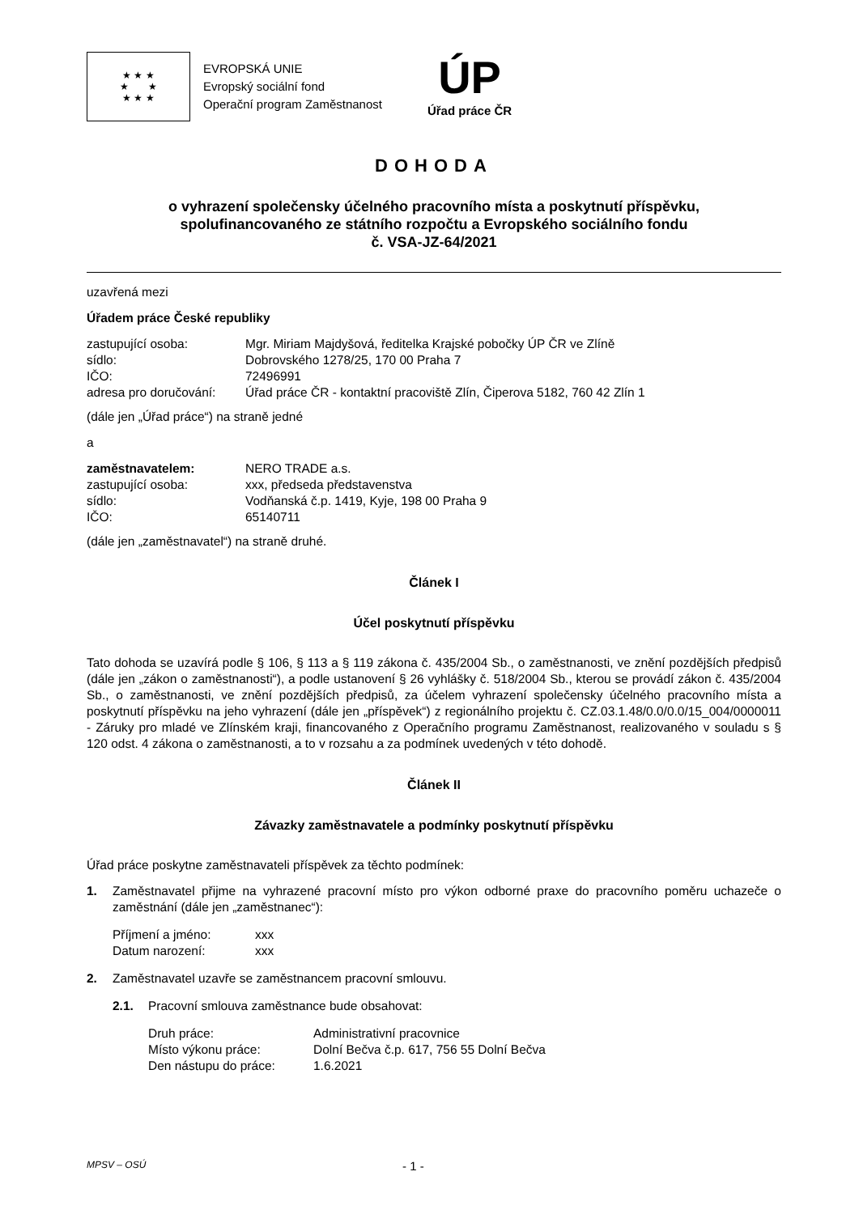★ ★ ★
★ ★
★ ★ ★
EVROPSKÁ UNIE
Evropský sociální fond
Operační program Zaměstnanost
ÚP
Úřad práce ČR
DOHODA
o vyhrazení společensky účelného pracovního místa a poskytnutí příspěvku,
spolufinancovaného ze státního rozpočtu a Evropského sociálního fondu
č. VSA-JZ-64/2021
uzavřená mezi
Úřadem práce České republiky
zastupující osoba: Mgr. Miriam Majdyšová, ředitelka Krajské pobočky ÚP ČR ve Zlíně
sídlo: Dobrovského 1278/25, 170 00 Praha 7
IČO: 72496991
adresa pro doručování: Úřad práce ČR - kontaktní pracoviště Zlín, Čiperova 5182, 760 42 Zlín 1
(dále jen „Úřad práce“) na straně jedné
a
zaměstnavatelem: NERO TRADE a.s.
zastupující osoba: xxx, předseda představenstva
sídlo: Vodňanská č.p. 1419, Kyje, 198 00 Praha 9
IČO: 65140711
(dále jen „zaměstnavatel“) na straně druhé.
Článek I
Účel poskytnutí příspěvku
Tato dohoda se uzavírá podle § 106, § 113 a § 119 zákona č. 435/2004 Sb., o zaměstnanosti, ve znění pozdějších předpisů (dále jen „zákon o zaměstnanosti“), a podle ustanovení § 26 vyhlášky č. 518/2004 Sb., kterou se provádí zákon č. 435/2004 Sb., o zaměstnanosti, ve znění pozdějších předpisů, za účelem vyhrazení společensky účelného pracovního místa a poskytnutí příspěvku na jeho vyhrazení (dále jen „příspěvek“) z regionálního projektu č. CZ.03.1.48/0.0/0.0/15_004/0000011 - Záruky pro mladé ve Zlínském kraji, financovaného z Operačního programu Zaměstnanost, realizovaného v souladu s § 120 odst. 4 zákona o zaměstnanosti, a to v rozsahu a za podmínek uvedených v této dohodě.
Článek II
Závazky zaměstnavatele a podmínky poskytnutí příspěvku
Úřad práce poskytne zaměstnavateli příspěvek za těchto podmínek:
1. Zaměstnavatel přijme na vyhrazené pracovní místo pro výkon odborné praxe do pracovního poměru uchazeče o zaměstnání (dále jen „zaměstnanec“):
Příjmení a jméno: xxx
Datum narození: xxx
2. Zaměstnavatel uzavře se zaměstnancem pracovní smlouvu.
2.1. Pracovní smlouva zaměstnance bude obsahovat:
Druh práce: Administrativní pracovnice
Místo výkonu práce: Dolní Bečva č.p. 617, 756 55 Dolní Bečva
Den nástupu do práce: 1.6.2021
MPSV – OSÚ - 1 -